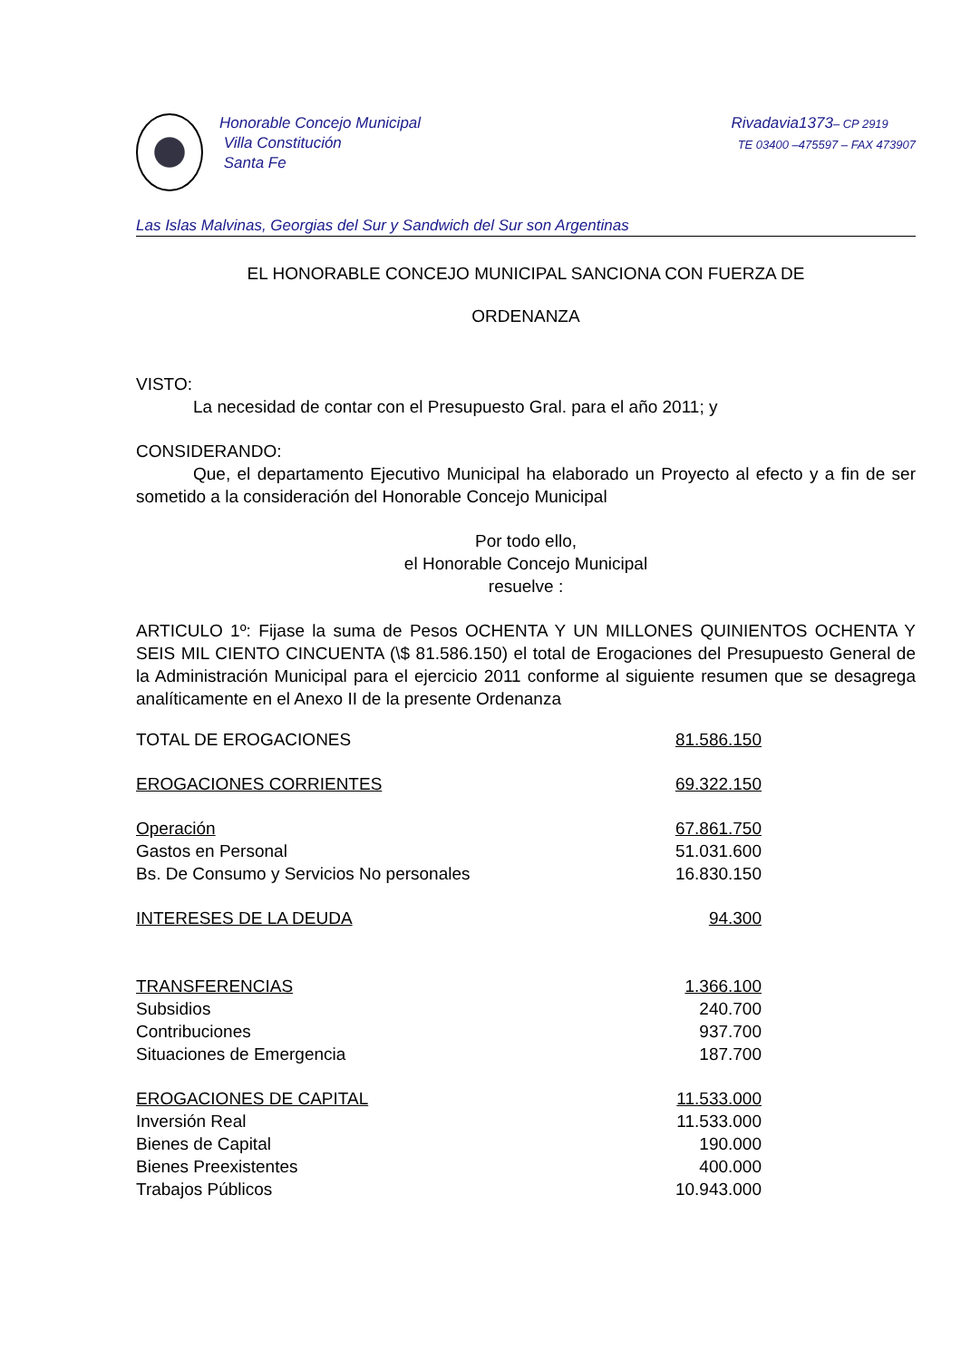Honorable Concejo Municipal
Villa Constitución
Santa Fe
Rivadavia1373– CP 2919
TE 03400 –475597 – FAX 473907
Las Islas Malvinas, Georgias del Sur y Sandwich del Sur son Argentinas
EL HONORABLE CONCEJO MUNICIPAL SANCIONA CON FUERZA DE
ORDENANZA
VISTO:
La necesidad de contar con el Presupuesto Gral. para el año 2011; y
CONSIDERANDO:
Que, el departamento Ejecutivo Municipal ha elaborado un Proyecto al efecto y a fin de ser sometido a la consideración del Honorable Concejo Municipal
Por todo ello,
el Honorable Concejo Municipal
resuelve :
ARTICULO 1º: Fijase la suma de Pesos OCHENTA Y UN MILLONES QUINIENTOS OCHENTA Y SEIS MIL CIENTO CINCUENTA (\$ 81.586.150) el total de Erogaciones del Presupuesto General de la Administración Municipal para el ejercicio 2011 conforme al siguiente resumen que se desagrega analíticamente en el Anexo II de la presente Ordenanza
| TOTAL DE EROGACIONES | 81.586.150 |
| EROGACIONES CORRIENTES | 69.322.150 |
| Operación | 67.861.750 |
| Gastos en Personal | 51.031.600 |
| Bs. De Consumo y Servicios No personales | 16.830.150 |
| INTERESES DE LA DEUDA | 94.300 |
| TRANSFERENCIAS | 1.366.100 |
| Subsidios | 240.700 |
| Contribuciones | 937.700 |
| Situaciones de Emergencia | 187.700 |
| EROGACIONES DE CAPITAL | 11.533.000 |
| Inversión Real | 11.533.000 |
| Bienes de Capital | 190.000 |
| Bienes Preexistentes | 400.000 |
| Trabajos Públicos | 10.943.000 |